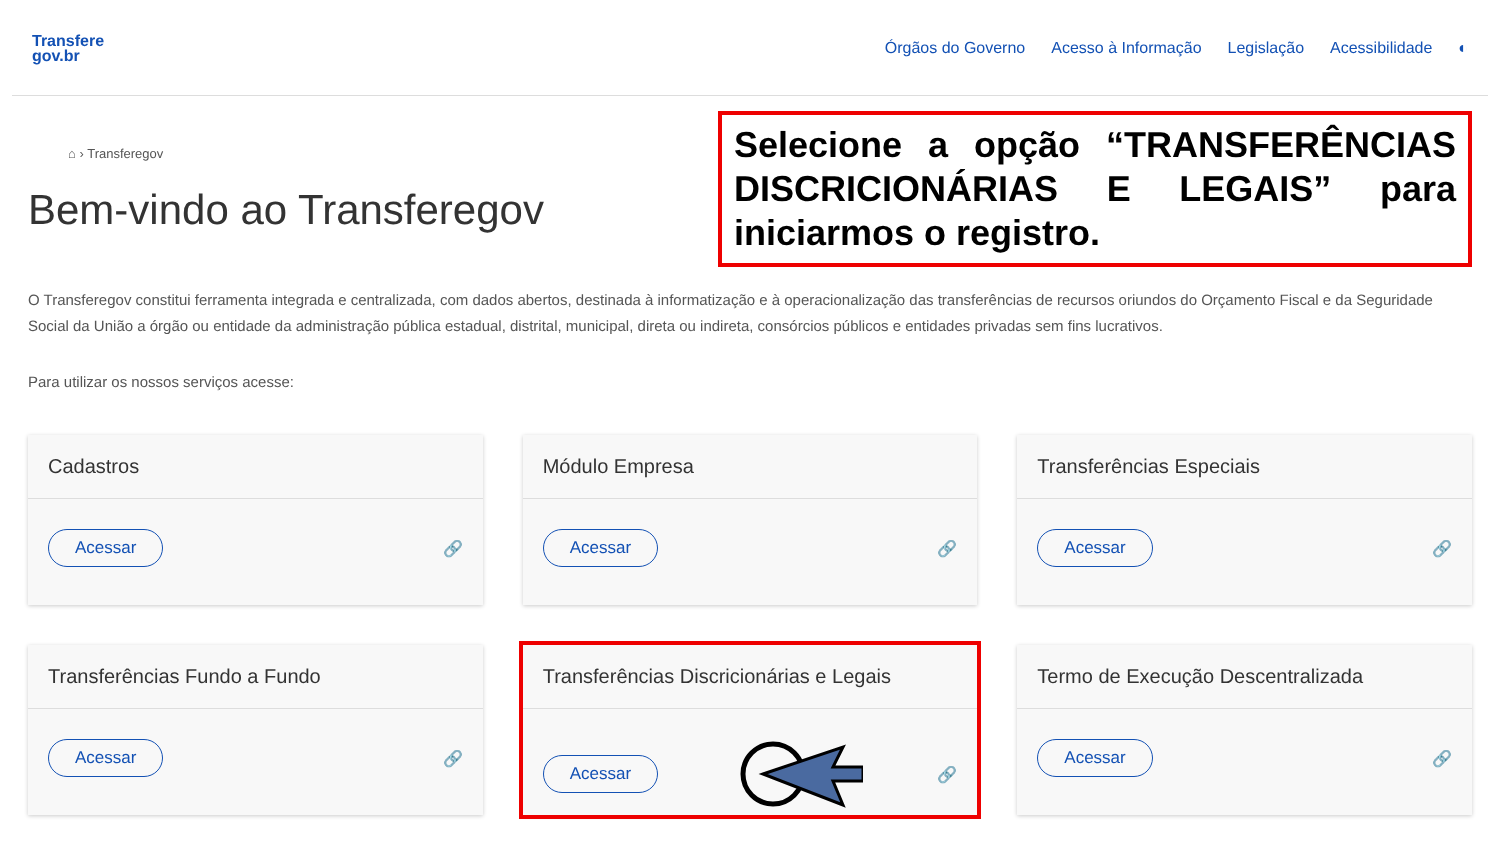Transfere
gov.br
Órgãos do Governo Acesso à Informação Legislação Acessibilidade ◐
⌂ › Transferegov
Bem-vindo ao Transferegov
Selecione a opção “TRANSFERÊNCIAS DISCRICIONÁRIAS E LEGAIS” para iniciarmos o registro.
O Transferegov constitui ferramenta integrada e centralizada, com dados abertos, destinada à informatização e à operacionalização das transferências de recursos oriundos do Orçamento Fiscal e da Seguridade Social da União a órgão ou entidade da administração pública estadual, distrital, municipal, direta ou indireta, consórcios públicos e entidades privadas sem fins lucrativos.
Para utilizar os nossos serviços acesse:
Cadastros
Acessar 🔗
Módulo Empresa
Acessar 🔗
Transferências Especiais
Acessar 🔗
Transferências Fundo a Fundo
Acessar 🔗
Transferências Discricionárias e Legais
Acessar 🔗
Termo de Execução Descentralizada
Acessar 🔗